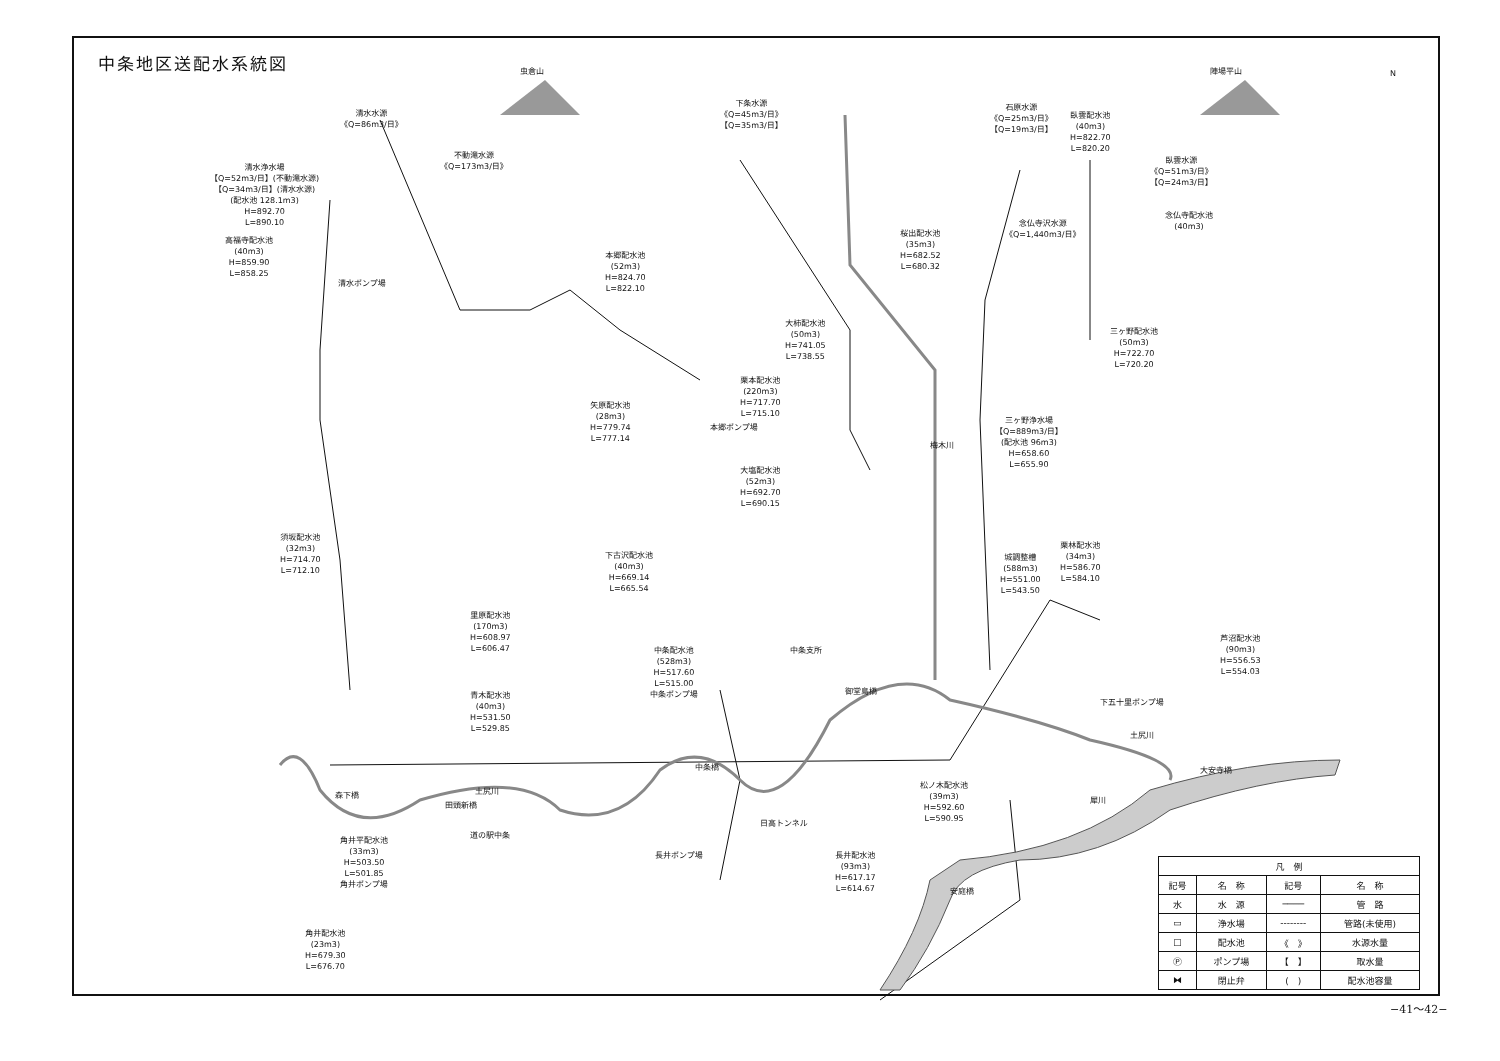中条地区送配水系統図
虫倉山 陣場平山 N
清水水源
《Q=86m3/日》
不動滝水源
《Q=173m3/日》
清水浄水場
【Q=52m3/日】(不動滝水源)
【Q=34m3/日】(清水水源)
(配水池 128.1m3)
H=892.70
L=890.10
高福寺配水池
(40m3)
H=859.90
L=858.25
清水ポンプ場
本郷配水池
(52m3)
H=824.70
L=822.10
下条水源
《Q=45m3/日》
【Q=35m3/日】
石原水源
《Q=25m3/日》
【Q=19m3/日】
臥雲配水池
(40m3)
H=822.70
L=820.20
臥雲水源
《Q=51m3/日》
【Q=24m3/日】
念仏寺沢水源
《Q=1,440m3/日》
念仏寺配水池
(40m3)
桜出配水池
(35m3)
H=682.52
L=680.32
大柿配水池
(50m3)
H=741.05
L=738.55
三ヶ野配水池
(50m3)
H=722.70
L=720.20
矢原配水池
(28m3)
H=779.74
L=777.14
栗本配水池
(220m3)
H=717.70
L=715.10
本郷ポンプ場
三ヶ野浄水場
【Q=889m3/日】
(配水池 96m3)
H=658.60
L=655.90
大塩配水池
(52m3)
H=692.70
L=690.15
須坂配水池
(32m3)
H=714.70
L=712.10
下古沢配水池
(40m3)
H=669.14
L=665.54
城調整槽
(588m3)
H=551.00
L=543.50
栗林配水池
(34m3)
H=586.70
L=584.10
里原配水池
(170m3)
H=608.97
L=606.47
中条配水池
(528m3)
H=517.60
L=515.00
中条ポンプ場
中条支所
芦沼配水池
(90m3)
H=556.53
L=554.03
下五十里ポンプ場
青木配水池
(40m3)
H=531.50
L=529.85
松ノ木配水池
(39m3)
H=592.60
L=590.95
日高トンネル
角井平配水池
(33m3)
H=503.50
L=501.85
角井ポンプ場
長井ポンプ場
長井配水池
(93m3)
H=617.17
L=614.67
角井配水池
(23m3)
H=679.30
L=676.70
道の駅中条
梅木川
土尻川
森下橋
田頭新橋
中条橋
御堂島橋
土尻川
大安寺橋
安庭橋
犀川
| 凡 例 | | | |
| --- | --- | --- | --- |
| 記号 | 名 称 | 記号 | 名 称 |
| 水 | 水 源 | ──── | 管 路 |
| ▭ | 浄水場 | -------- | 管路(未使用) |
| □ | 配水池 | 《 》 | 水源水量 |
| Ⓟ | ポンプ場 | 【 】 | 取水量 |
| ⧓ | 閉止弁 | ( ) | 配水池容量 |
−41〜42−